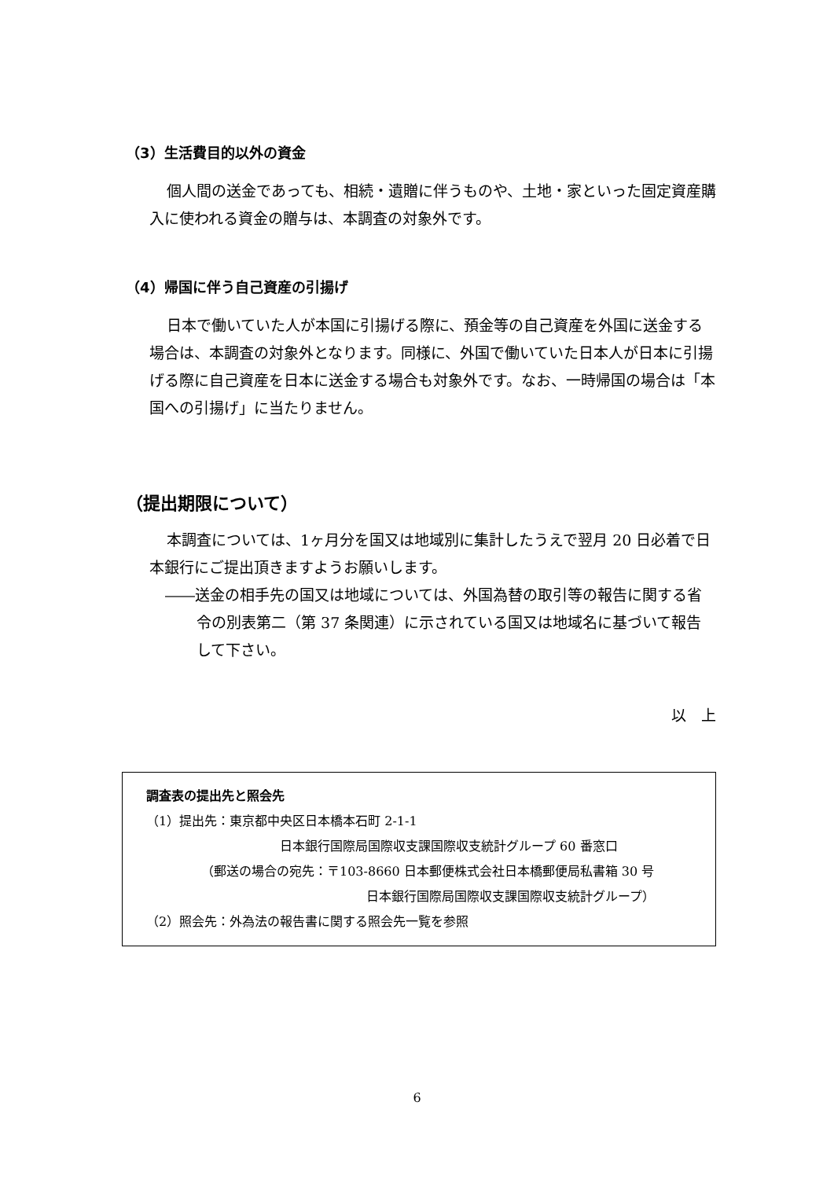（3）生活費目的以外の資金
個人間の送金であっても、相続・遺贈に伴うものや、土地・家といった固定資産購入に使われる資金の贈与は、本調査の対象外です。
（4）帰国に伴う自己資産の引揚げ
日本で働いていた人が本国に引揚げる際に、預金等の自己資産を外国に送金する場合は、本調査の対象外となります。同様に、外国で働いていた日本人が日本に引揚げる際に自己資産を日本に送金する場合も対象外です。なお、一時帰国の場合は「本国への引揚げ」に当たりません。
（提出期限について）
本調査については、1ヶ月分を国又は地域別に集計したうえで翌月 20 日必着で日本銀行にご提出頂きますようお願いします。
――送金の相手先の国又は地域については、外国為替の取引等の報告に関する省令の別表第二（第 37 条関連）に示されている国又は地域名に基づいて報告して下さい。
以　上
調査表の提出先と照会先
（1）提出先：東京都中央区日本橋本石町 2-1-1
日本銀行国際局国際収支課国際収支統計グループ 60 番窓口
（郵送の場合の宛先：〒103-8660 日本郵便株式会社日本橋郵便局私書箱 30 号
日本銀行国際局国際収支課国際収支統計グループ）
（2）照会先：外為法の報告書に関する照会先一覧を参照
6